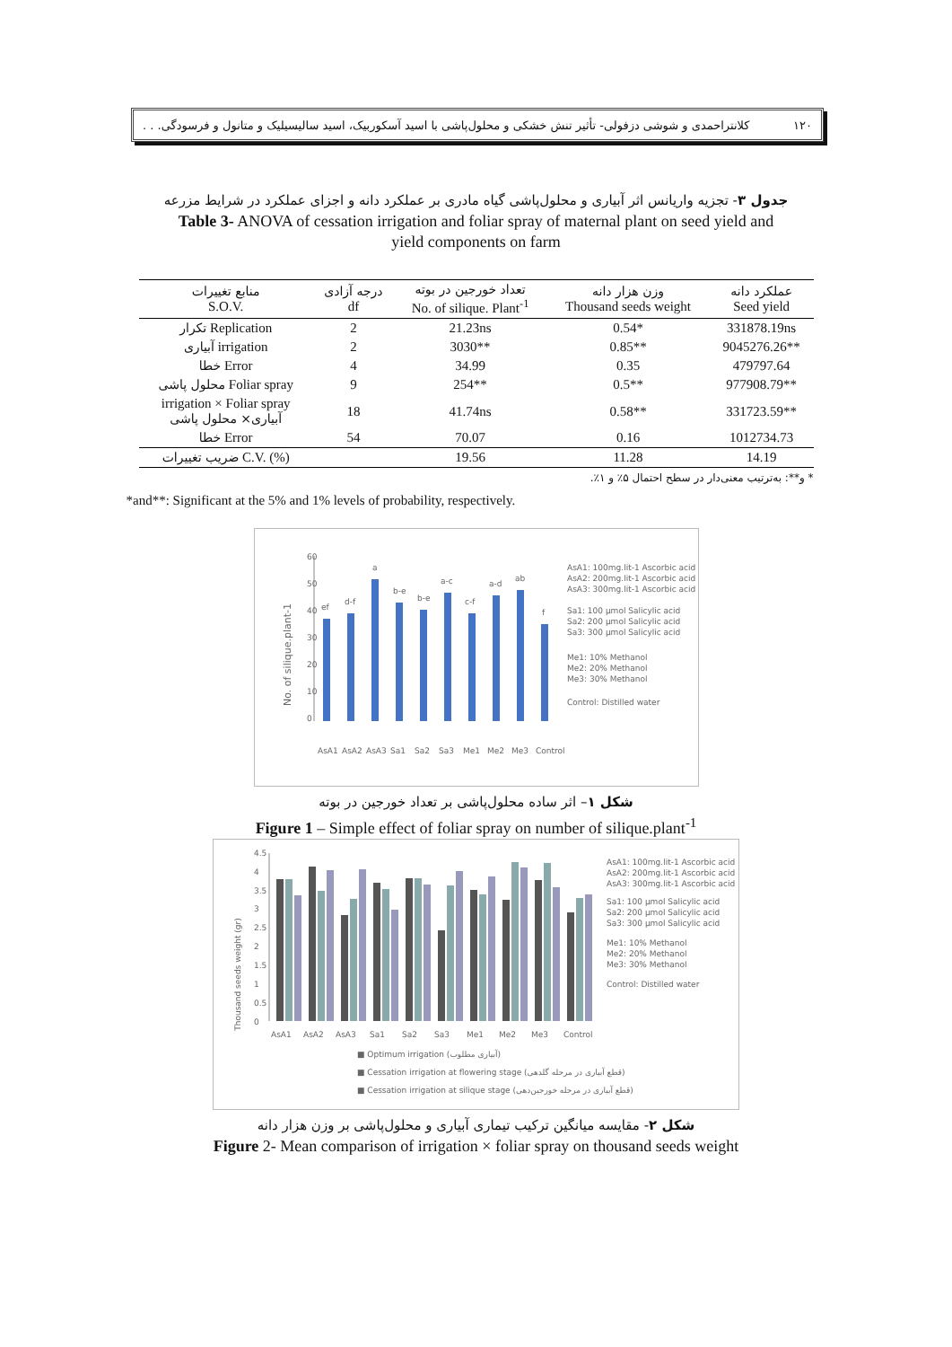۱۲۰ کلانتراحمدی و شوشی دزفولی- تأثیر تنش خشکی و محلول‌پاشی با اسید آسکوربیک، اسید سالیسیلیک و متانول و فرسودگی. . .
جدول ۳- تجزیه واریانس اثر آبیاری و محلول‌پاشی گیاه مادری بر عملکرد دانه و اجزای عملکرد در شرایط مزرعه
Table 3- ANOVA of cessation irrigation and foliar spray of maternal plant on seed yield and
yield components on farm
| منابع تغییرات S.O.V. | درجه آزادی df | تعداد خورجین در بوته No. of silique. Plant<sup>-1</sup> | وزن هزار دانه Thousand seeds weight | عملکرد دانه Seed yield |
| --- | --- | --- | --- | --- |
| تکرار Replication | 2 | 21.23ns | 0.54* | 331878.19ns |
| آبیاری irrigation | 2 | 3030** | 0.85** | 9045276.26** |
| خطا Error | 4 | 34.99 | 0.35 | 479797.64 |
| محلول پاشی Foliar spray | 9 | 254** | 0.5** | 977908.79** |
| irrigation × Foliar spray آبیاری× محلول پاشی | 18 | 41.74ns | 0.58** | 331723.59** |
| خطا Error | 54 | 70.07 | 0.16 | 1012734.73 |
| ضریب تغییرات C.V. (%) | | 19.56 | 11.28 | 14.19 |
* و**: به‌ترتیب معنی‌دار در سطح احتمال ۵٪ و ۱٪.
*and**: Significant at the 5% and 1% levels of probability, respectively.
No. of silique.plant-1
60
50
40
30
20
10
0
ef
d-f
a
b-e
b-e
a-c
c-f
a-d
ab
f
AsA1
AsA2
AsA3
Sa1
Sa2
Sa3
Me1
Me2
Me3
Control
AsA1: 100mg.lit-1 Ascorbic acid
AsA2: 200mg.lit-1 Ascorbic acid
AsA3: 300mg.lit-1 Ascorbic acid
Sa1: 100 µmol Salicylic acid
Sa2: 200 µmol Salicylic acid
Sa3: 300 µmol Salicylic acid
Me1: 10% Methanol
Me2: 20% Methanol
Me3: 30% Methanol
Control: Distilled water
شکل ۱– اثر ساده محلول‌پاشی بر تعداد خورجین در بوته
Figure 1 – Simple effect of foliar spray on number of silique.plant<sup>-1</sup>
Thousand seeds weight (gr)
0
0.5
1
1.5
2
2.5
3
3.5
4
4.5
AsA1
AsA2
AsA3
Sa1
Sa2
Sa3
Me1
Me2
Me3
Control
■ Optimum irrigation (آبیاری مطلوب)
■ Cessation irrigation at flowering stage (قطع آبیاری در مرحله گلدهی)
■ Cessation irrigation at silique stage (قطع آبیاری در مرحله خورجین‌دهی)
AsA1: 100mg.lit-1 Ascorbic acid
AsA2: 200mg.lit-1 Ascorbic acid
AsA3: 300mg.lit-1 Ascorbic acid
Sa1: 100 µmol Salicylic acid
Sa2: 200 µmol Salicylic acid
Sa3: 300 µmol Salicylic acid
Me1: 10% Methanol
Me2: 20% Methanol
Me3: 30% Methanol
Control: Distilled water
شکل ۲- مقایسه میانگین ترکیب تیماری آبیاری و محلول‌پاشی بر وزن هزار دانه
Figure 2- Mean comparison of irrigation × foliar spray on thousand seeds weight